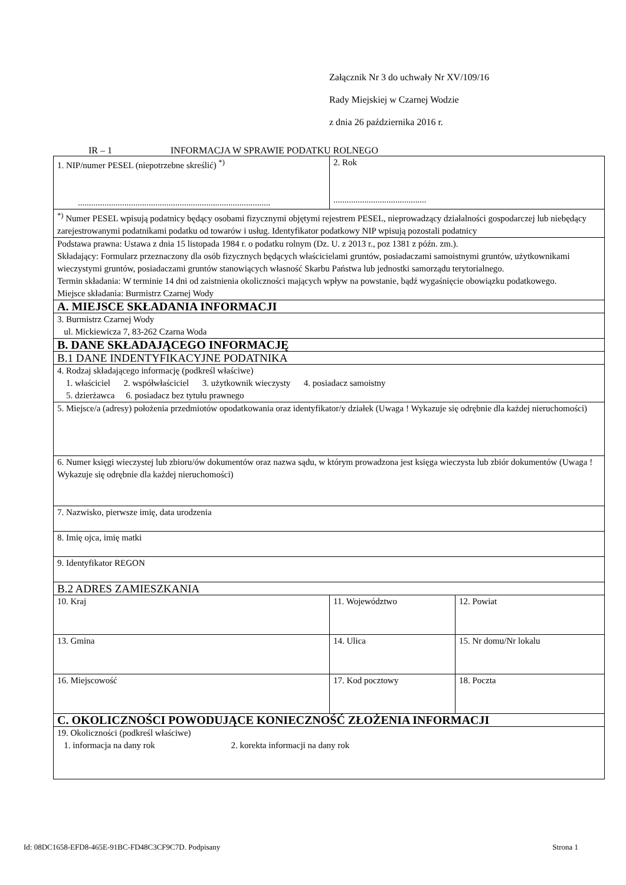Załącznik Nr 3 do uchwały Nr XV/109/16
Rady Miejskiej w Czarnej Wodzie
z dnia 26 października 2016 r.
IR – 1 INFORMACJA W SPRAWIE PODATKU ROLNEGO
| 1. NIP/numer PESEL (niepotrzebne skreślić) <sup>*)</sup> ....................................................................................... | 2. Rok .......................................... | |
| <sup>*)</sup> Numer PESEL wpisują podatnicy będący osobami fizycznymi objętymi rejestrem PESEL, nieprowadzący działalności gospodarczej lub niebędący zarejestrowanymi podatnikami podatku od towarów i usług. Identyfikator podatkowy NIP wpisują pozostali podatnicy | | |
| Podstawa prawna: Ustawa z dnia 15 listopada 1984 r. o podatku rolnym (Dz. U. z 2013 r., poz 1381 z późn. zm.). Składający: Formularz przeznaczony dla osób fizycznych będących właścicielami gruntów, posiadaczami samoistnymi gruntów, użytkownikami wieczystymi gruntów, posiadaczami gruntów stanowiących własność Skarbu Państwa lub jednostki samorządu terytorialnego. Termin składania: W terminie 14 dni od zaistnienia okoliczności mających wpływ na powstanie, bądź wygaśnięcie obowiązku podatkowego. Miejsce składania: Burmistrz Czarnej Wody | | |
| A. MIEJSCE SKŁADANIA INFORMACJI | | |
| 3. Burmistrz Czarnej Wody ul. Mickiewicza 7, 83-262 Czarna Woda | | |
| B. DANE SKŁADAJĄCEGO INFORMACJĘ | | |
| B.1 DANE INDENTYFIKACYJNE PODATNIKA | | |
| 4. Rodzaj składającego informację (podkreśl właściwe) 1. właściciel 2. współwłaściciel 3. użytkownik wieczysty 4. posiadacz samoistny 5. dzierżawca 6. posiadacz bez tytułu prawnego | | |
| 5. Miejsce/a (adresy) położenia przedmiotów opodatkowania oraz identyfikator/y działek (Uwaga ! Wykazuje się odrębnie dla każdej nieruchomości) | | |
| 6. Numer księgi wieczystej lub zbioru/ów dokumentów oraz nazwa sądu, w którym prowadzona jest księga wieczysta lub zbiór dokumentów (Uwaga ! Wykazuje się odrębnie dla każdej nieruchomości) | | |
| 7. Nazwisko, pierwsze imię, data urodzenia | | |
| 8. Imię ojca, imię matki | | |
| 9. Identyfikator REGON | | |
| B.2 ADRES ZAMIESZKANIA | | |
| 10. Kraj | 11. Województwo | 12. Powiat |
| 13. Gmina | 14. Ulica | 15. Nr domu/Nr lokalu |
| 16. Miejscowość | 17. Kod pocztowy | 18. Poczta |
| C. OKOLICZNOŚCI POWODUJĄCE KONIECZNOŚĆ ZŁOŻENIA INFORMACJI | | |
| 19. Okoliczności (podkreśl właściwe) 1. informacja na dany rok 2. korekta informacji na dany rok | | |
Id: 08DC1658-EFD8-465E-91BC-FD48C3CF9C7D. Podpisany Strona 1